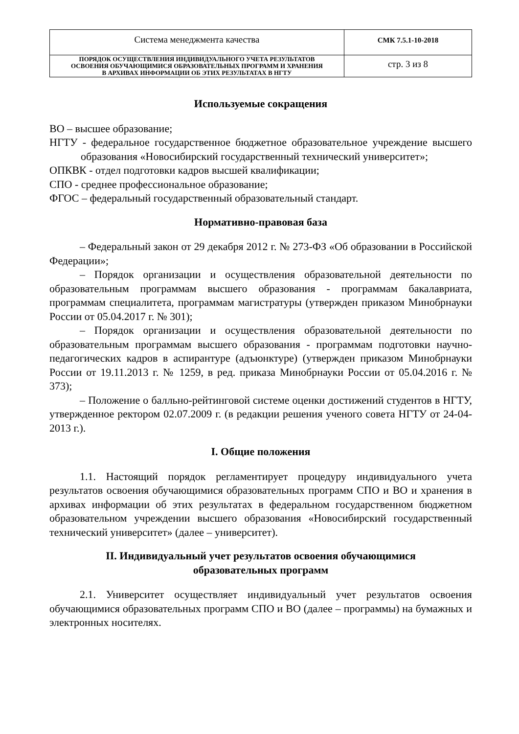| Система менеджмента качества | СМК 7.5.1-10-2018 |
| ПОРЯДОК ОСУЩЕСТВЛЕНИЯ ИНДИВИДУАЛЬНОГО УЧЕТА РЕЗУЛЬТАТОВ ОСВОЕНИЯ ОБУЧАЮЩИМИСЯ ОБРАЗОВАТЕЛЬНЫХ ПРОГРАММ И ХРАНЕНИЯ В АРХИВАХ ИНФОРМАЦИИ ОБ ЭТИХ РЕЗУЛЬТАТАХ В НГТУ | стр. 3 из 8 |
Используемые сокращения
ВО – высшее образование;
НГТУ - федеральное государственное бюджетное образовательное учреждение высшего образования «Новосибирский государственный технический университет»;
ОПКВК - отдел подготовки кадров высшей квалификации;
СПО - среднее профессиональное образование;
ФГОС – федеральный государственный образовательный стандарт.
Нормативно-правовая база
– Федеральный закон от 29 декабря 2012 г. № 273-ФЗ «Об образовании в Российской Федерации»;
– Порядок организации и осуществления образовательной деятельности по образовательным программам высшего образования - программам бакалавриата, программам специалитета, программам магистратуры (утвержден приказом Минобрнауки России от 05.04.2017 г. № 301);
– Порядок организации и осуществления образовательной деятельности по образовательным программам высшего образования - программам подготовки научно-педагогических кадров в аспирантуре (адъюнктуре) (утвержден приказом Минобрнауки России от 19.11.2013 г. № 1259, в ред. приказа Минобрнауки России от 05.04.2016 г. № 373);
– Положение о балльно-рейтинговой системе оценки достижений студентов в НГТУ, утвержденное ректором 02.07.2009 г. (в редакции решения ученого совета НГТУ от 24-04-2013 г.).
I. Общие положения
1.1. Настоящий порядок регламентирует процедуру индивидуального учета результатов освоения обучающимися образовательных программ СПО и ВО и хранения в архивах информации об этих результатах в федеральном государственном бюджетном образовательном учреждении высшего образования «Новосибирский государственный технический университет» (далее – университет).
II. Индивидуальный учет результатов освоения обучающимися
образовательных программ
2.1. Университет осуществляет индивидуальный учет результатов освоения обучающимися образовательных программ СПО и ВО (далее – программы) на бумажных и электронных носителях.